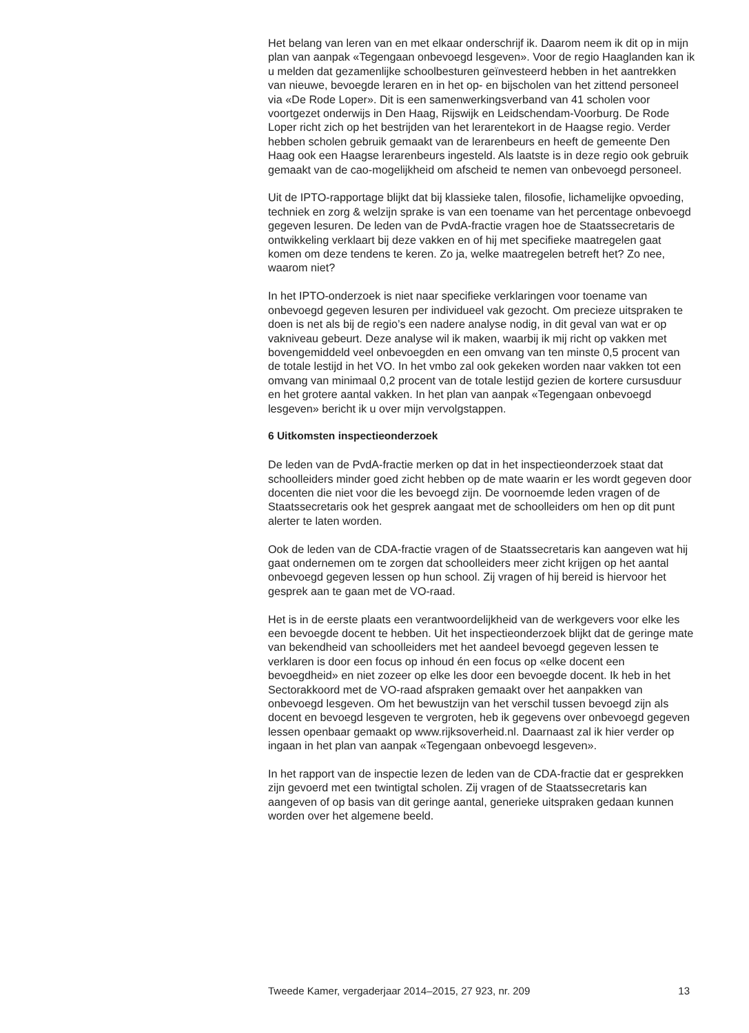Het belang van leren van en met elkaar onderschrijf ik. Daarom neem ik dit op in mijn plan van aanpak «Tegengaan onbevoegd lesgeven». Voor de regio Haaglanden kan ik u melden dat gezamenlijke schoolbesturen geïnvesteerd hebben in het aantrekken van nieuwe, bevoegde leraren en in het op- en bijscholen van het zittend personeel via «De Rode Loper». Dit is een samenwerkingsverband van 41 scholen voor voortgezet onderwijs in Den Haag, Rijswijk en Leidschendam-Voorburg. De Rode Loper richt zich op het bestrijden van het lerarentekort in de Haagse regio. Verder hebben scholen gebruik gemaakt van de lerarenbeurs en heeft de gemeente Den Haag ook een Haagse lerarenbeurs ingesteld. Als laatste is in deze regio ook gebruik gemaakt van de cao-mogelijkheid om afscheid te nemen van onbevoegd personeel.
Uit de IPTO-rapportage blijkt dat bij klassieke talen, filosofie, lichamelijke opvoeding, techniek en zorg & welzijn sprake is van een toename van het percentage onbevoegd gegeven lesuren. De leden van de PvdA-fractie vragen hoe de Staatssecretaris de ontwikkeling verklaart bij deze vakken en of hij met specifieke maatregelen gaat komen om deze tendens te keren. Zo ja, welke maatregelen betreft het? Zo nee, waarom niet?
In het IPTO-onderzoek is niet naar specifieke verklaringen voor toename van onbevoegd gegeven lesuren per individueel vak gezocht. Om precieze uitspraken te doen is net als bij de regio’s een nadere analyse nodig, in dit geval van wat er op vakniveau gebeurt. Deze analyse wil ik maken, waarbij ik mij richt op vakken met bovengemiddeld veel onbevoegden en een omvang van ten minste 0,5 procent van de totale lestijd in het VO. In het vmbo zal ook gekeken worden naar vakken tot een omvang van minimaal 0,2 procent van de totale lestijd gezien de kortere cursusduur en het grotere aantal vakken. In het plan van aanpak «Tegengaan onbevoegd lesgeven» bericht ik u over mijn vervolgstappen.
6 Uitkomsten inspectieonderzoek
De leden van de PvdA-fractie merken op dat in het inspectieonderzoek staat dat schoolleiders minder goed zicht hebben op de mate waarin er les wordt gegeven door docenten die niet voor die les bevoegd zijn. De voornoemde leden vragen of de Staatssecretaris ook het gesprek aangaat met de schoolleiders om hen op dit punt alerter te laten worden.
Ook de leden van de CDA-fractie vragen of de Staatssecretaris kan aangeven wat hij gaat ondernemen om te zorgen dat schoolleiders meer zicht krijgen op het aantal onbevoegd gegeven lessen op hun school. Zij vragen of hij bereid is hiervoor het gesprek aan te gaan met de VO-raad.
Het is in de eerste plaats een verantwoordelijkheid van de werkgevers voor elke les een bevoegde docent te hebben. Uit het inspectieonderzoek blijkt dat de geringe mate van bekendheid van schoolleiders met het aandeel bevoegd gegeven lessen te verklaren is door een focus op inhoud én een focus op «elke docent een bevoegdheid» en niet zozeer op elke les door een bevoegde docent. Ik heb in het Sectorakkoord met de VO-raad afspraken gemaakt over het aanpakken van onbevoegd lesgeven. Om het bewustzijn van het verschil tussen bevoegd zijn als docent en bevoegd lesgeven te vergroten, heb ik gegevens over onbevoegd gegeven lessen openbaar gemaakt op www.rijksoverheid.nl. Daarnaast zal ik hier verder op ingaan in het plan van aanpak «Tegengaan onbevoegd lesgeven».
In het rapport van de inspectie lezen de leden van de CDA-fractie dat er gesprekken zijn gevoerd met een twintigtal scholen. Zij vragen of de Staatssecretaris kan aangeven of op basis van dit geringe aantal, generieke uitspraken gedaan kunnen worden over het algemene beeld.
Tweede Kamer, vergaderjaar 2014–2015, 27 923, nr. 209 13